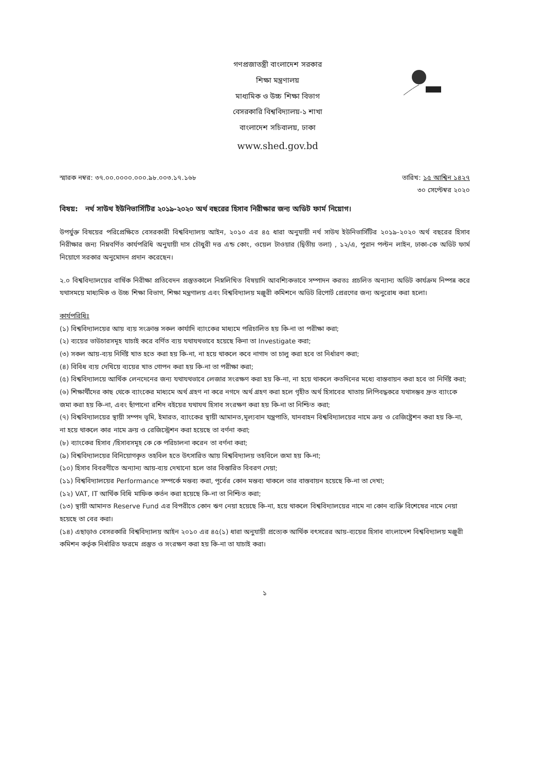গণপ্রজাতন্ত্রী বাংলাদেশ সরকার
শিক্ষা মন্ত্রণালয়
মাধ্যমিক ও উচ্চ শিক্ষা বিভাগ
বেসরকারি বিশ্ববিদ্যালয়-১ শাখা
বাংলাদেশ সচিবালয়, ঢাকা
www.shed.gov.bd
স্মারক নম্বর: ৩৭.০০.০০০০.০০০.৯৮.০০৩.১৭.১৬৮
তারিখ: ১৫ আশ্বিন ১৪২৭
৩০ সেপ্টেম্বর ২০২০
বিষয়: নর্থ সাউথ ইউনিভার্সিটির ২০১৯-২০২০ অর্থ বছরের হিসাব নিরীক্ষার জন্য অডিট ফার্ম নিয়োগ।
উপর্যুক্ত বিষয়ের পরিপ্রেক্ষিতে বেসরকারী বিশ্ববিদ্যালয় আইন, ২০১০ এর ৪৫ ধারা অনুযায়ী নর্থ সাউথ ইউনিভার্সিটির ২০১৯-২০২০ অর্থ বছরের হিসাব নিরীক্ষার জন্য নিম্নবর্ণিত কার্যপরিধি অনুযায়ী দাস চৌধুরী দত্ত এন্ড কোং, ওয়েল টাওয়ার (দ্বিতীয় তলা) , ১২/এ, পুরান পল্টন লাইন, ঢাকা-কে অডিট ফার্ম নিয়োগে সরকার অনুমোদন প্রদান করেছেন।
২.০ বিশ্ববিদ্যালয়ের বার্ষিক নিরীক্ষা প্রতিবেদন প্রস্তুতকালে নিম্নলিখিত বিষয়াদি আবশ্যিকভাবে সম্পাদন করতঃ প্রচলিত অন্যান্য অডিট কার্যক্রম নিষ্পন্ন করে যথাসময়ে মাধ্যমিক ও উচ্চ শিক্ষা বিভাগ, শিক্ষা মন্ত্রণালয় এবং বিশ্ববিদ্যালয় মঞ্জুরী কমিশনে অডিট রিপোর্ট প্রেরণের জন্য অনুরোধ করা হলো।
কার্যপরিধিঃ
(১) বিশ্ববিদ্যালয়ের আয় ব্যয় সংক্রান্ত সকল কার্যাদি ব্যাংকের মাধ্যমে পরিচালিত হয় কি-না তা পরীক্ষা করা;
(২) ব্যয়ের ভাউচারসমূহ যাচাই করে বর্ণিত ব্যয় যথাযথভাবে হয়েছে কিনা তা Investigate করা;
(৩) সকল আয়-ব্যয় নির্দিষ্ট খাত হতে করা হয় কি-না, না হয়ে থাকলে কবে নাগাদ তা চালু করা হবে তা নির্ধারণ করা;
(৪) বিবিধ ব্যয় দেখিয়ে ব্যয়ের খাত গোপন করা হয় কি-না তা পরীক্ষা করা;
(৫) বিশ্ববিদ্যালয়ে আর্থিক লেনদেনের জন্য যথাযথভাবে লেজার সংরক্ষণ করা হয় কি-না, না হয়ে থাকলে কতদিনের মধ্যে বাস্তবায়ন করা হবে তা নির্দিষ্ট করা;
(৬) শিক্ষার্থীদের কাছ থেকে ব্যাংকের মাধ্যমে অর্থ গ্রহণ না করে নগদে অর্থ গ্রহণ করা হলে গৃহীত অর্থ হিসাবের খাতায় লিপিবদ্ধকরে যথাসম্ভব দ্রুত ব্যাংকে জমা করা হয় কি-না, এবং ছাঁপানো রশিদ বইয়ের যথাযথ হিসাব সংরক্ষণ করা হয় কি-না তা নিশ্চিত করা;
(৭) বিশ্ববিদ্যালয়ের স্থায়ী সম্পদ ভূমি, ইমারত, ব্যাংকের স্থায়ী আমানত,মূল্যবান যন্ত্রপাতি, যানবাহন বিশ্ববিদ্যালয়ের নামে ক্রয় ও রেজিষ্ট্রেশন করা হয় কি-না, না হয়ে থাকলে কার নামে ক্রয় ও রেজিস্ট্রেশন করা হয়েছে তা বর্ণনা করা;
(৮) ব্যাংকের হিসাব /হিসাবসমূহ কে কে পরিচালনা করেন তা বর্ণনা করা;
(৯) বিশ্ববিদ্যালয়ের বিনিয়োগকৃত তহবিল হতে উৎসারিত আয় বিশ্ববিদ্যালয় তহবিলে জমা হয় কি-না;
(১০) হিসাব বিবরণীতে অন্যান্য আয়-ব্যয় দেখানো হলে তার বিস্তারিত বিবরণ দেয়া;
(১১) বিশ্ববিদ্যালয়ের Performance সম্পর্কে মন্তব্য করা, পূর্বের কোন মন্তব্য থাকলে তার বাস্তবায়ন হয়েছে কি-না তা দেখা;
(১২) VAT, IT আর্থিক বিধি মাফিক কর্তন করা হয়েছে কি-না তা নিশ্চিত করা;
(১৩) স্থায়ী আমানত Reserve Fund এর বিপরীতে কোন ঋণ নেয়া হয়েছে কি-না, হয়ে থাকলে বিশ্ববিদ্যালয়ের নামে না কোন ব্যক্তি বিশেষের নামে নেয়া হয়েছে তা বের করা।
(১৪) এছাড়াও বেসরকারি বিশ্ববিদ্যালয় আইন ২০১০ এর ৪৫(১) ধারা অনুযায়ী প্রত্যেক আর্থিক বৎসরের আয়-ব্যয়ের হিসাব বাংলাদেশ বিশ্ববিদ্যালয় মঞ্জুরী কমিশন কর্তৃক নির্ধারিত ফরমে প্রস্তুত ও সংরক্ষণ করা হয় কি-না তা যাচাই করা।
১